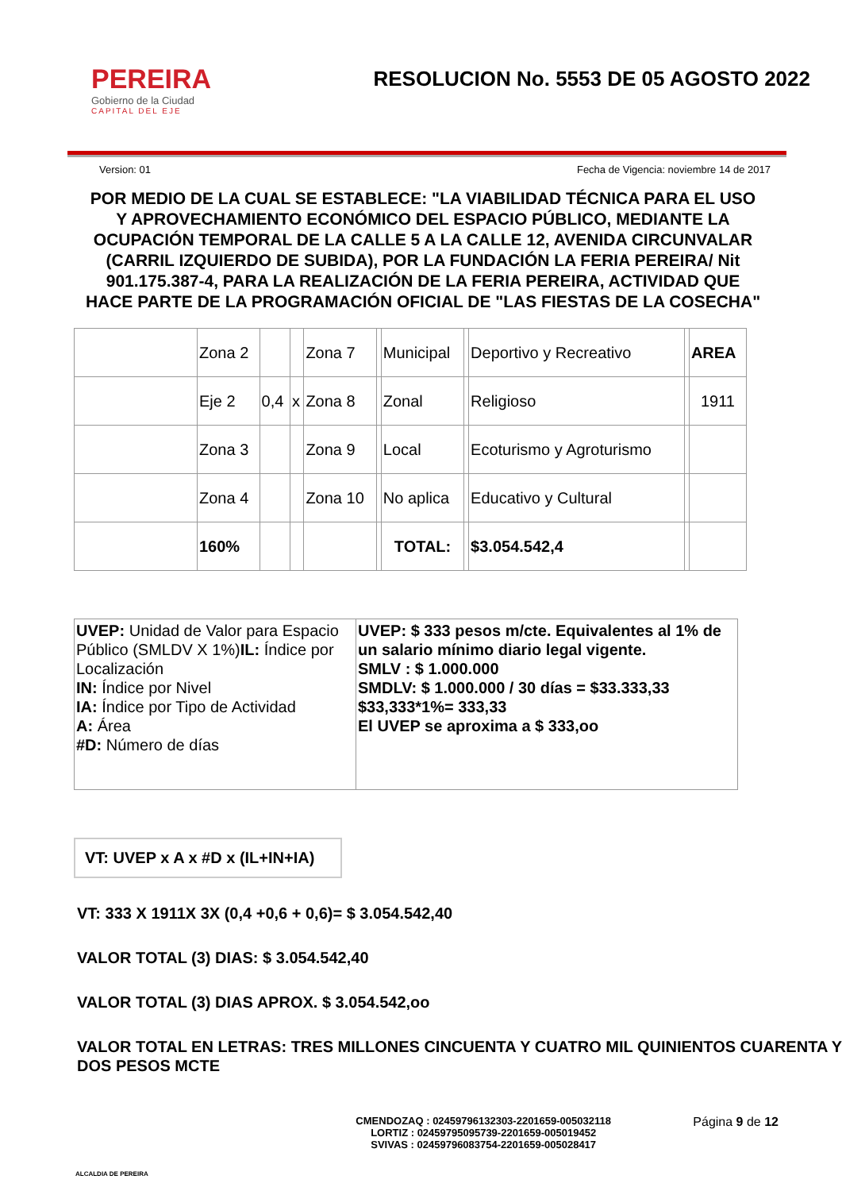PEREIRA
Gobierno de la Ciudad
CAPITAL DEL EJE
RESOLUCION No. 5553 DE 05 AGOSTO 2022
Version: 01 Fecha de Vigencia: noviembre 14 de 2017
POR MEDIO DE LA CUAL SE ESTABLECE: "LA VIABILIDAD TÉCNICA PARA EL USO Y APROVECHAMIENTO ECONÓMICO DEL ESPACIO PÚBLICO, MEDIANTE LA OCUPACIÓN TEMPORAL DE LA CALLE 5 A LA CALLE 12, AVENIDA CIRCUNVALAR (CARRIL IZQUIERDO DE SUBIDA), POR LA FUNDACIÓN LA FERIA PEREIRA/ Nit 901.175.387-4, PARA LA REALIZACIÓN DE LA FERIA PEREIRA, ACTIVIDAD QUE HACE PARTE DE LA PROGRAMACIÓN OFICIAL DE "LAS FIESTAS DE LA COSECHA"
| | Zona 2 | | | Zona 7 | | Municipal | | Deportivo y Recreativo | | AREA |
| | Eje 2 | 0,4 | x | Zona 8 | | Zonal | | Religioso | | 1911 |
| | Zona 3 | | | Zona 9 | | Local | | Ecoturismo y Agroturismo | | |
| | Zona 4 | | | Zona 10 | | No aplica | | Educativo y Cultural | | |
| | 160% | | | | | TOTAL: | | $3.054.542,4 | | |
| UVEP: Unidad de Valor para Espacio Público (SMLDV X 1%) IL: Índice por Localización IN: Índice por Nivel IA: Índice por Tipo de Actividad A: Área #D: Número de días | UVEP: $ 333 pesos m/cte. Equivalentes al 1% de un salario mínimo diario legal vigente. SMLV : $ 1.000.000 SMDLV: $ 1.000.000 / 30 días = $33.333,33 $33,333*1%= 333,33 El UVEP se aproxima a $ 333,oo |
VT: UVEP x A x #D x (IL+IN+IA)
VT: 333 X 1911X 3X (0,4 +0,6 + 0,6)= $ 3.054.542,40
VALOR TOTAL (3) DIAS: $ 3.054.542,40
VALOR TOTAL (3) DIAS APROX. $ 3.054.542,oo
VALOR TOTAL EN LETRAS: TRES MILLONES CINCUENTA Y CUATRO MIL QUINIENTOS CUARENTA Y DOS PESOS MCTE
ALCALDIA DE PEREIRA
CMENDOZAQ : 02459796132303-2201659-005032118
LORTIZ : 02459795095739-2201659-005019452
SVIVAS : 02459796083754-2201659-005028417
Página 9 de 12